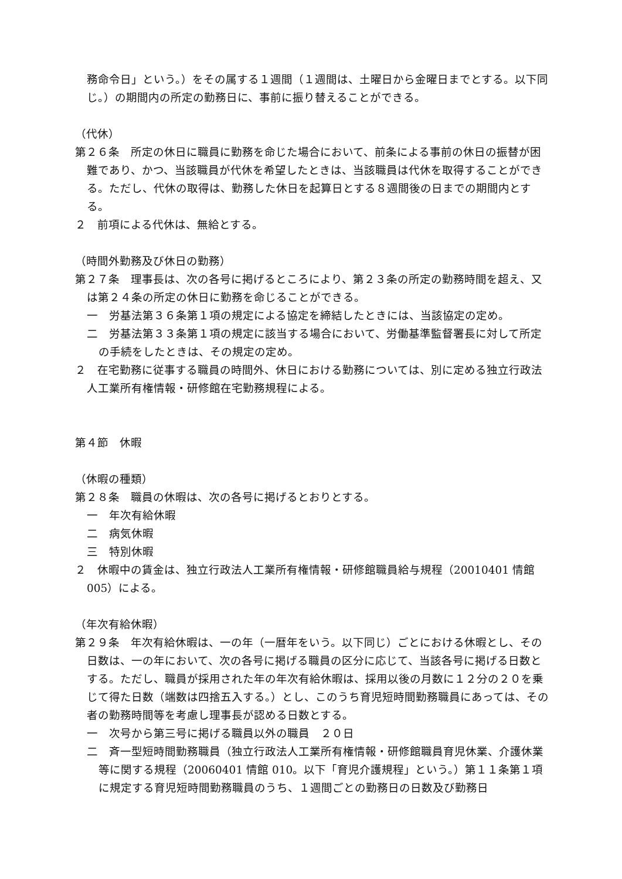務命令日」という。）をその属する１週間（１週間は、土曜日から金曜日までとする。以下同じ。）の期間内の所定の勤務日に、事前に振り替えることができる。
（代休）
第２６条　所定の休日に職員に勤務を命じた場合において、前条による事前の休日の振替が困難であり、かつ、当該職員が代休を希望したときは、当該職員は代休を取得することができる。ただし、代休の取得は、勤務した休日を起算日とする８週間後の日までの期間内とする。
２　前項による代休は、無給とする。
（時間外勤務及び休日の勤務）
第２７条　理事長は、次の各号に掲げるところにより、第２３条の所定の勤務時間を超え、又は第２４条の所定の休日に勤務を命じることができる。
一　労基法第３６条第１項の規定による協定を締結したときには、当該協定の定め。
二　労基法第３３条第１項の規定に該当する場合において、労働基準監督署長に対して所定の手続をしたときは、その規定の定め。
２　在宅勤務に従事する職員の時間外、休日における勤務については、別に定める独立行政法人工業所有権情報・研修館在宅勤務規程による。
第４節　休暇
（休暇の種類）
第２８条　職員の休暇は、次の各号に掲げるとおりとする。
一　年次有給休暇
二　病気休暇
三　特別休暇
２　休暇中の賃金は、独立行政法人工業所有権情報・研修館職員給与規程（20010401 情館005）による。
（年次有給休暇）
第２９条　年次有給休暇は、一の年（一暦年をいう。以下同じ）ごとにおける休暇とし、その日数は、一の年において、次の各号に掲げる職員の区分に応じて、当該各号に掲げる日数とする。ただし、職員が採用された年の年次有給休暇は、採用以後の月数に１２分の２０を乗じて得た日数（端数は四捨五入する。）とし、このうち育児短時間勤務職員にあっては、その者の勤務時間等を考慮し理事長が認める日数とする。
一　次号から第三号に掲げる職員以外の職員　２０日
二　斉一型短時間勤務職員（独立行政法人工業所有権情報・研修館職員育児休業、介護休業等に関する規程（20060401 情館 010。以下「育児介護規程」という。）第１１条第１項に規定する育児短時間勤務職員のうち、１週間ごとの勤務日の日数及び勤務日